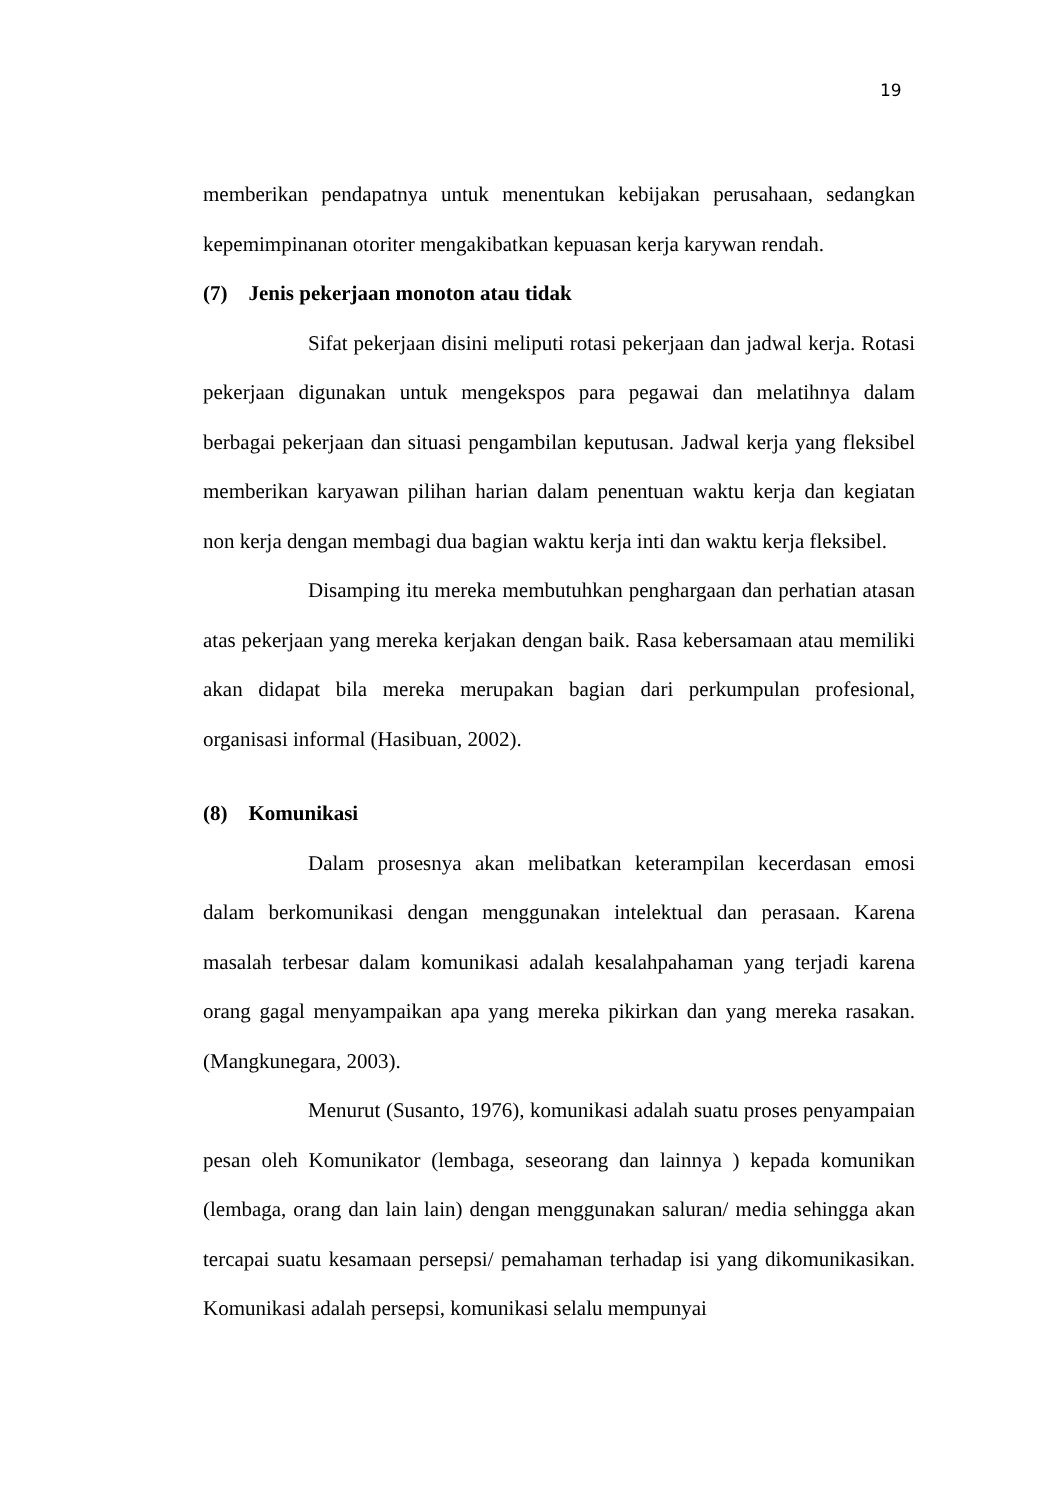19
memberikan pendapatnya untuk menentukan kebijakan perusahaan, sedangkan kepemimpinanan otoriter mengakibatkan kepuasan kerja karywan rendah.
(7) Jenis pekerjaan monoton atau tidak
Sifat pekerjaan disini meliputi rotasi pekerjaan dan jadwal kerja. Rotasi pekerjaan digunakan untuk mengekspos para pegawai dan melatihnya dalam berbagai pekerjaan dan situasi pengambilan keputusan. Jadwal kerja yang fleksibel memberikan karyawan pilihan harian dalam penentuan waktu kerja dan kegiatan non kerja dengan membagi dua bagian waktu kerja inti dan waktu kerja fleksibel.
Disamping itu mereka membutuhkan penghargaan dan perhatian atasan atas pekerjaan yang mereka kerjakan dengan baik. Rasa kebersamaan atau memiliki akan didapat bila mereka merupakan bagian dari perkumpulan profesional, organisasi informal (Hasibuan, 2002).
(8) Komunikasi
Dalam prosesnya akan melibatkan keterampilan kecerdasan emosi dalam berkomunikasi dengan menggunakan intelektual dan perasaan. Karena masalah terbesar dalam komunikasi adalah kesalahpahaman yang terjadi karena orang gagal menyampaikan apa yang mereka pikirkan dan yang mereka rasakan. (Mangkunegara, 2003).
Menurut (Susanto, 1976), komunikasi adalah suatu proses penyampaian pesan oleh Komunikator (lembaga, seseorang dan lainnya ) kepada komunikan (lembaga, orang dan lain lain) dengan menggunakan saluran/ media sehingga akan tercapai suatu kesamaan persepsi/ pemahaman terhadap isi yang dikomunikasikan. Komunikasi adalah persepsi, komunikasi selalu mempunyai